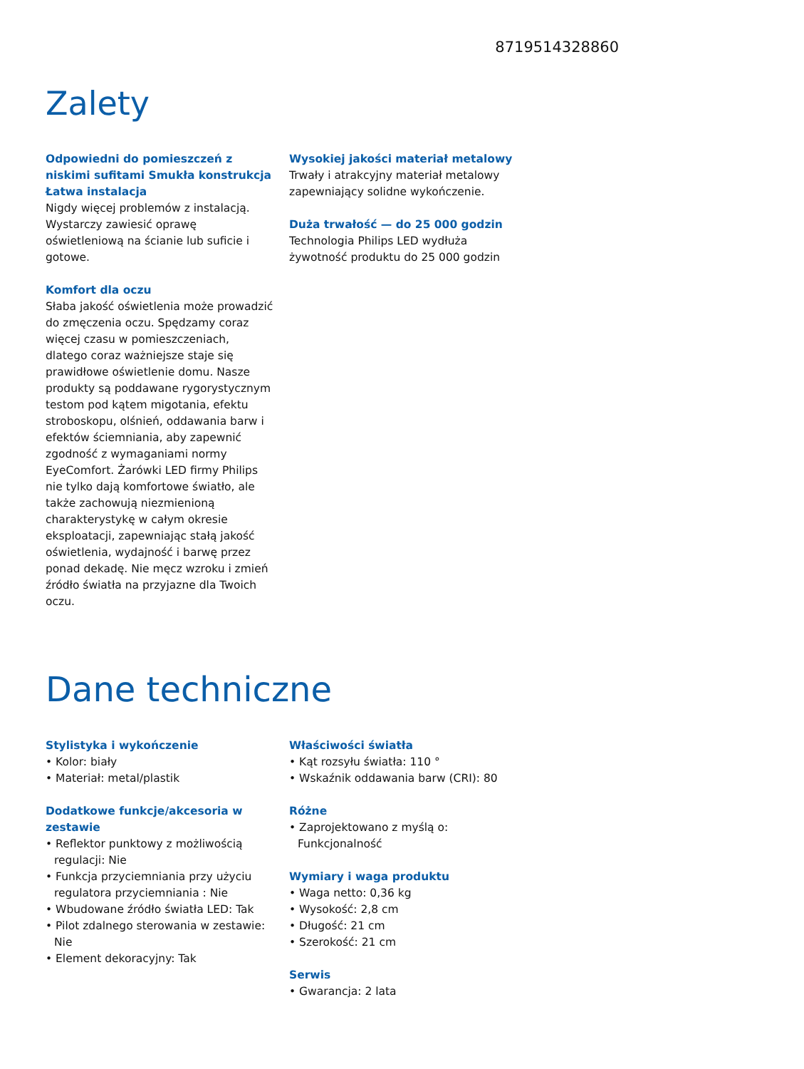8719514328860
Zalety
Odpowiedni do pomieszczeń z niskimi sufitami Smukła konstrukcja
Łatwa instalacja
Nigdy więcej problemów z instalacją. Wystarczy zawiesić oprawę oświetleniową na ścianie lub suficie i gotowe.
Komfort dla oczu
Słaba jakość oświetlenia może prowadzić do zmęczenia oczu. Spędzamy coraz więcej czasu w pomieszczeniach, dlatego coraz ważniejsze staje się prawidłowe oświetlenie domu. Nasze produkty są poddawane rygorystycznym testom pod kątem migotania, efektu stroboskopu, olśnień, oddawania barw i efektów ściemniania, aby zapewnić zgodność z wymaganiami normy EyeComfort. Żarówki LED firmy Philips nie tylko dają komfortowe światło, ale także zachowują niezmienioną charakterystykę w całym okresie eksploatacji, zapewniając stałą jakość oświetlenia, wydajność i barwę przez ponad dekadę. Nie męcz wzroku i zmień źródło światła na przyjazne dla Twoich oczu.
Wysokiej jakości materiał metalowy
Trwały i atrakcyjny materiał metalowy zapewniający solidne wykończenie.
Duża trwałość — do 25 000 godzin
Technologia Philips LED wydłuża żywotność produktu do 25 000 godzin
Dane techniczne
Stylistyka i wykończenie
• Kolor: biały
• Materiał: metal/plastik
Dodatkowe funkcje/akcesoria w zestawie
• Reflektor punktowy z możliwością regulacji: Nie
• Funkcja przyciemniania przy użyciu regulatora przyciemniania : Nie
• Wbudowane źródło światła LED: Tak
• Pilot zdalnego sterowania w zestawie: Nie
• Element dekoracyjny: Tak
Właściwości światła
• Kąt rozsyłu światła: 110 °
• Wskaźnik oddawania barw (CRI): 80
Różne
• Zaprojektowano z myślą o: Funkcjonalność
Wymiary i waga produktu
• Waga netto: 0,36 kg
• Wysokość: 2,8 cm
• Długość: 21 cm
• Szerokość: 21 cm
Serwis
• Gwarancja: 2 lata